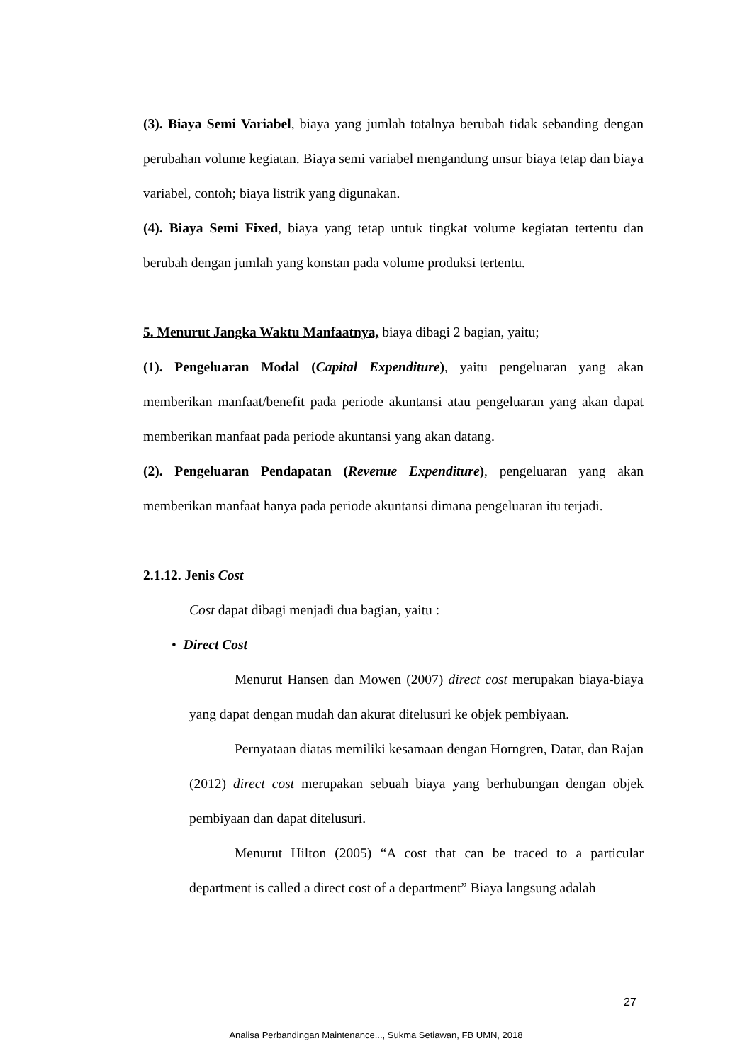(3). Biaya Semi Variabel, biaya yang jumlah totalnya berubah tidak sebanding dengan perubahan volume kegiatan. Biaya semi variabel mengandung unsur biaya tetap dan biaya variabel, contoh; biaya listrik yang digunakan.
(4). Biaya Semi Fixed, biaya yang tetap untuk tingkat volume kegiatan tertentu dan berubah dengan jumlah yang konstan pada volume produksi tertentu.
5. Menurut Jangka Waktu Manfaatnya, biaya dibagi 2 bagian, yaitu;
(1). Pengeluaran Modal (Capital Expenditure), yaitu pengeluaran yang akan memberikan manfaat/benefit pada periode akuntansi atau pengeluaran yang akan dapat memberikan manfaat pada periode akuntansi yang akan datang.
(2). Pengeluaran Pendapatan (Revenue Expenditure), pengeluaran yang akan memberikan manfaat hanya pada periode akuntansi dimana pengeluaran itu terjadi.
2.1.12. Jenis Cost
Cost dapat dibagi menjadi dua bagian, yaitu :
• Direct Cost
Menurut Hansen dan Mowen (2007) direct cost merupakan biaya-biaya yang dapat dengan mudah dan akurat ditelusuri ke objek pembiyaan.
Pernyataan diatas memiliki kesamaan dengan Horngren, Datar, dan Rajan (2012) direct cost merupakan sebuah biaya yang berhubungan dengan objek pembiyaan dan dapat ditelusuri.
Menurut Hilton (2005) “A cost that can be traced to a particular department is called a direct cost of a department” Biaya langsung adalah
27
Analisa Perbandingan Maintenance..., Sukma Setiawan, FB UMN, 2018